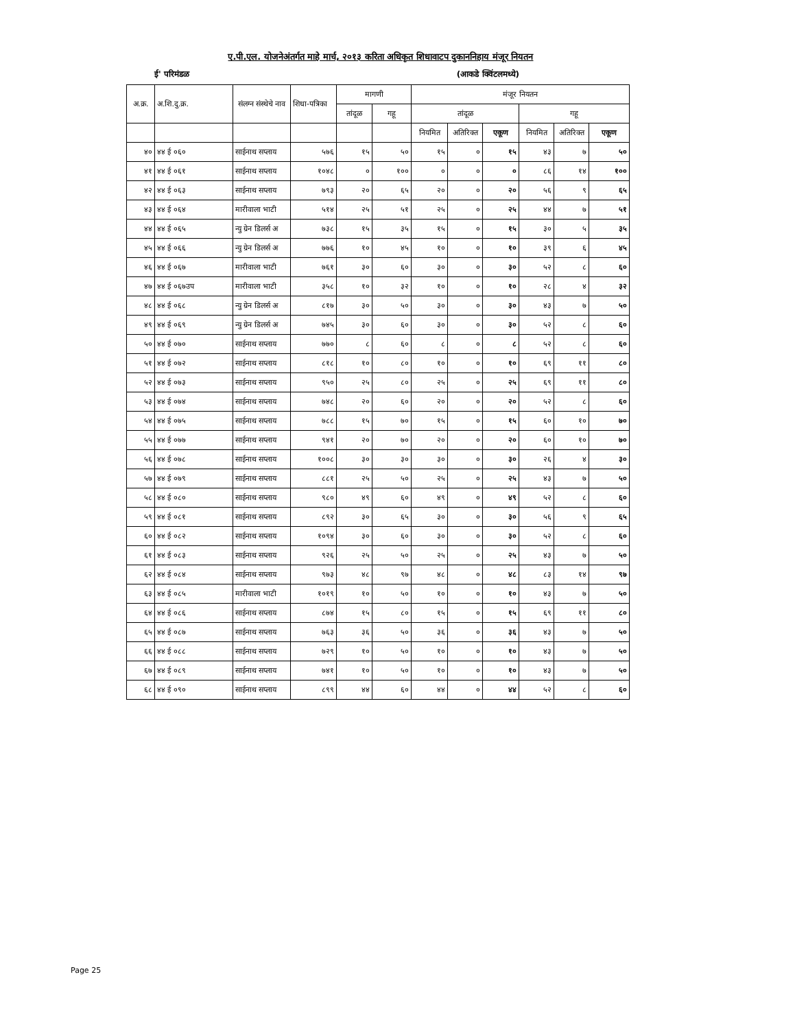ए.पी.एल. योजनेअंतर्गत माहे मार्च, २०१३ करिता अधिकृत शिधावाटप दुकाननिहाय मंजूर नियतन
ई' परिमंडळ (आकडे क्विंटलमध्ये)
| अ.क्र. | अ.शि.दु.क्र. | संलग्न संस्थेचे नाव | शिधा-पत्रिका | मागणी | | मंजूर नियतन | | | | | |
| --- | --- | --- | --- | --- | --- | --- | --- | --- | --- | --- | --- |
| | | | | तांदूळ | गहू | तांदूळ | | | गहू | | |
| | | | | | | नियमित | अतिरिक्त | एकूण | नियमित | अतिरिक्त | एकूण |
| ४० | ४४ ई ०६० | साईनाथ सप्लाय | ५७६ | १५ | ५० | १५ | ० | १५ | ४३ | ७ | ५० |
| ४१ | ४४ ई ०६१ | साईनाथ सप्लाय | १०४८ | ० | १०० | ० | ० | ० | ८६ | १४ | १०० |
| ४२ | ४४ ई ०६३ | साईनाथ सप्लाय | ७९३ | २० | ६५ | २० | ० | २० | ५६ | ९ | ६५ |
| ४३ | ४४ ई ०६४ | मारीवाला भाटी | ५१४ | २५ | ५१ | २५ | ० | २५ | ४४ | ७ | ५१ |
| ४४ | ४४ ई ०६५ | न्यु ग्रेन डिलर्स अ | ७३८ | १५ | ३५ | १५ | ० | १५ | ३० | ५ | ३५ |
| ४५ | ४४ ई ०६६ | न्यु ग्रेन डिलर्स अ | ७७६ | १० | ४५ | १० | ० | १० | ३९ | ६ | ४५ |
| ४६ | ४४ ई ०६७ | मारीवाला भाटी | ७६१ | ३० | ६० | ३० | ० | ३० | ५२ | ८ | ६० |
| ४७ | ४४ ई ०६७उप | मारीवाला भाटी | ३५८ | १० | ३२ | १० | ० | १० | २८ | ४ | ३२ |
| ४८ | ४४ ई ०६८ | न्यु ग्रेन डिलर्स अ | ८१७ | ३० | ५० | ३० | ० | ३० | ४३ | ७ | ५० |
| ४९ | ४४ ई ०६९ | न्यु ग्रेन डिलर्स अ | ७४५ | ३० | ६० | ३० | ० | ३० | ५२ | ८ | ६० |
| ५० | ४४ ई ०७० | साईनाथ सप्लाय | ७७० | ८ | ६० | ८ | ० | ८ | ५२ | ८ | ६० |
| ५१ | ४४ ई ०७२ | साईनाथ सप्लाय | ८१८ | १० | ८० | १० | ० | १० | ६९ | ११ | ८० |
| ५२ | ४४ ई ०७३ | साईनाथ सप्लाय | ९५० | २५ | ८० | २५ | ० | २५ | ६९ | ११ | ८० |
| ५३ | ४४ ई ०७४ | साईनाथ सप्लाय | ७४८ | २० | ६० | २० | ० | २० | ५२ | ८ | ६० |
| ५४ | ४४ ई ०७५ | साईनाथ सप्लाय | ७८८ | १५ | ७० | १५ | ० | १५ | ६० | १० | ७० |
| ५५ | ४४ ई ०७७ | साईनाथ सप्लाय | ९४१ | २० | ७० | २० | ० | २० | ६० | १० | ७० |
| ५६ | ४४ ई ०७८ | साईनाथ सप्लाय | १००८ | ३० | ३० | ३० | ० | ३० | २६ | ४ | ३० |
| ५७ | ४४ ई ०७९ | साईनाथ सप्लाय | ८८१ | २५ | ५० | २५ | ० | २५ | ४३ | ७ | ५० |
| ५८ | ४४ ई ०८० | साईनाथ सप्लाय | ९८० | ४९ | ६० | ४९ | ० | ४९ | ५२ | ८ | ६० |
| ५९ | ४४ ई ०८१ | साईनाथ सप्लाय | ८९२ | ३० | ६५ | ३० | ० | ३० | ५६ | ९ | ६५ |
| ६० | ४४ ई ०८२ | साईनाथ सप्लाय | १०९४ | ३० | ६० | ३० | ० | ३० | ५२ | ८ | ६० |
| ६१ | ४४ ई ०८३ | साईनाथ सप्लाय | ९२६ | २५ | ५० | २५ | ० | २५ | ४३ | ७ | ५० |
| ६२ | ४४ ई ०८४ | साईनाथ सप्लाय | ९७३ | ४८ | ९७ | ४८ | ० | ४८ | ८३ | १४ | ९७ |
| ६३ | ४४ ई ०८५ | मारीवाला भाटी | १०१९ | १० | ५० | १० | ० | १० | ४३ | ७ | ५० |
| ६४ | ४४ ई ०८६ | साईनाथ सप्लाय | ८७४ | १५ | ८० | १५ | ० | १५ | ६९ | ११ | ८० |
| ६५ | ४४ ई ०८७ | साईनाथ सप्लाय | ७६३ | ३६ | ५० | ३६ | ० | ३६ | ४३ | ७ | ५० |
| ६६ | ४४ ई ०८८ | साईनाथ सप्लाय | ७२९ | १० | ५० | १० | ० | १० | ४३ | ७ | ५० |
| ६७ | ४४ ई ०८९ | साईनाथ सप्लाय | ७४१ | १० | ५० | १० | ० | १० | ४३ | ७ | ५० |
| ६८ | ४४ ई ०९० | साईनाथ सप्लाय | ८९९ | ४४ | ६० | ४४ | ० | ४४ | ५२ | ८ | ६० |
Page 25